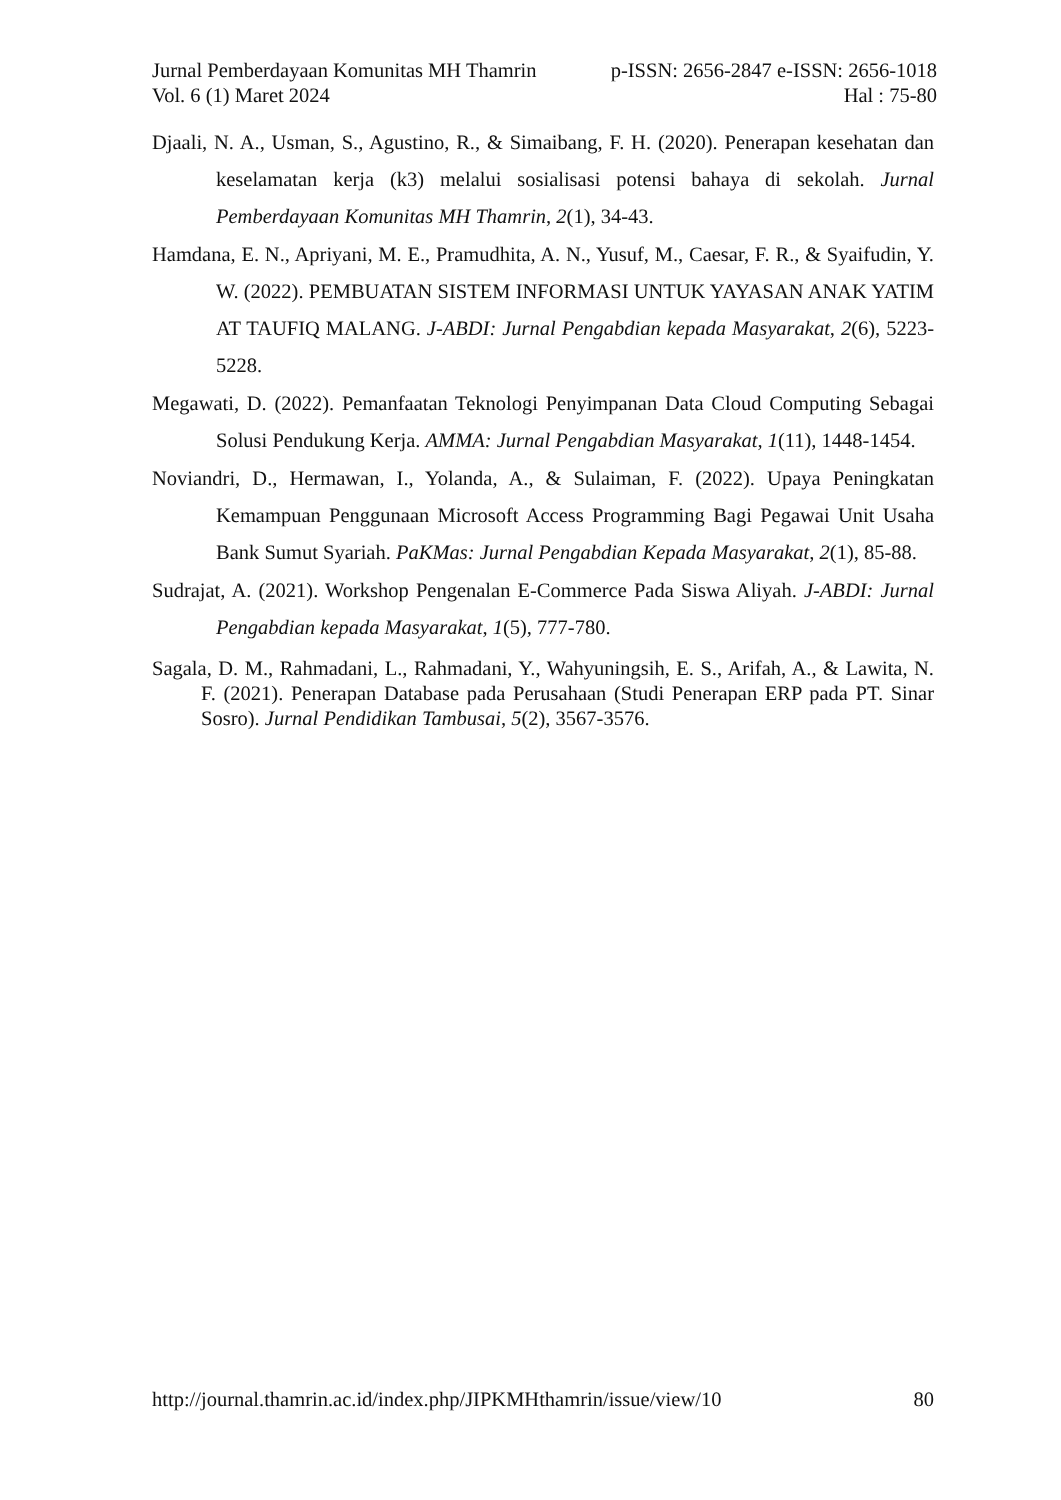Jurnal Pemberdayaan Komunitas MH Thamrin p-ISSN: 2656-2847 e-ISSN: 2656-1018
Vol. 6 (1) Maret 2024 Hal : 75-80
Djaali, N. A., Usman, S., Agustino, R., & Simaibang, F. H. (2020). Penerapan kesehatan dan keselamatan kerja (k3) melalui sosialisasi potensi bahaya di sekolah. Jurnal Pemberdayaan Komunitas MH Thamrin, 2(1), 34-43.
Hamdana, E. N., Apriyani, M. E., Pramudhita, A. N., Yusuf, M., Caesar, F. R., & Syaifudin, Y. W. (2022). PEMBUATAN SISTEM INFORMASI UNTUK YAYASAN ANAK YATIM AT TAUFIQ MALANG. J-ABDI: Jurnal Pengabdian kepada Masyarakat, 2(6), 5223-5228.
Megawati, D. (2022). Pemanfaatan Teknologi Penyimpanan Data Cloud Computing Sebagai Solusi Pendukung Kerja. AMMA: Jurnal Pengabdian Masyarakat, 1(11), 1448-1454.
Noviandri, D., Hermawan, I., Yolanda, A., & Sulaiman, F. (2022). Upaya Peningkatan Kemampuan Penggunaan Microsoft Access Programming Bagi Pegawai Unit Usaha Bank Sumut Syariah. PaKMas: Jurnal Pengabdian Kepada Masyarakat, 2(1), 85-88.
Sudrajat, A. (2021). Workshop Pengenalan E-Commerce Pada Siswa Aliyah. J-ABDI: Jurnal Pengabdian kepada Masyarakat, 1(5), 777-780.
Sagala, D. M., Rahmadani, L., Rahmadani, Y., Wahyuningsih, E. S., Arifah, A., & Lawita, N. F. (2021). Penerapan Database pada Perusahaan (Studi Penerapan ERP pada PT. Sinar Sosro). Jurnal Pendidikan Tambusai, 5(2), 3567-3576.
http://journal.thamrin.ac.id/index.php/JIPKMHthamrin/issue/view/10 80